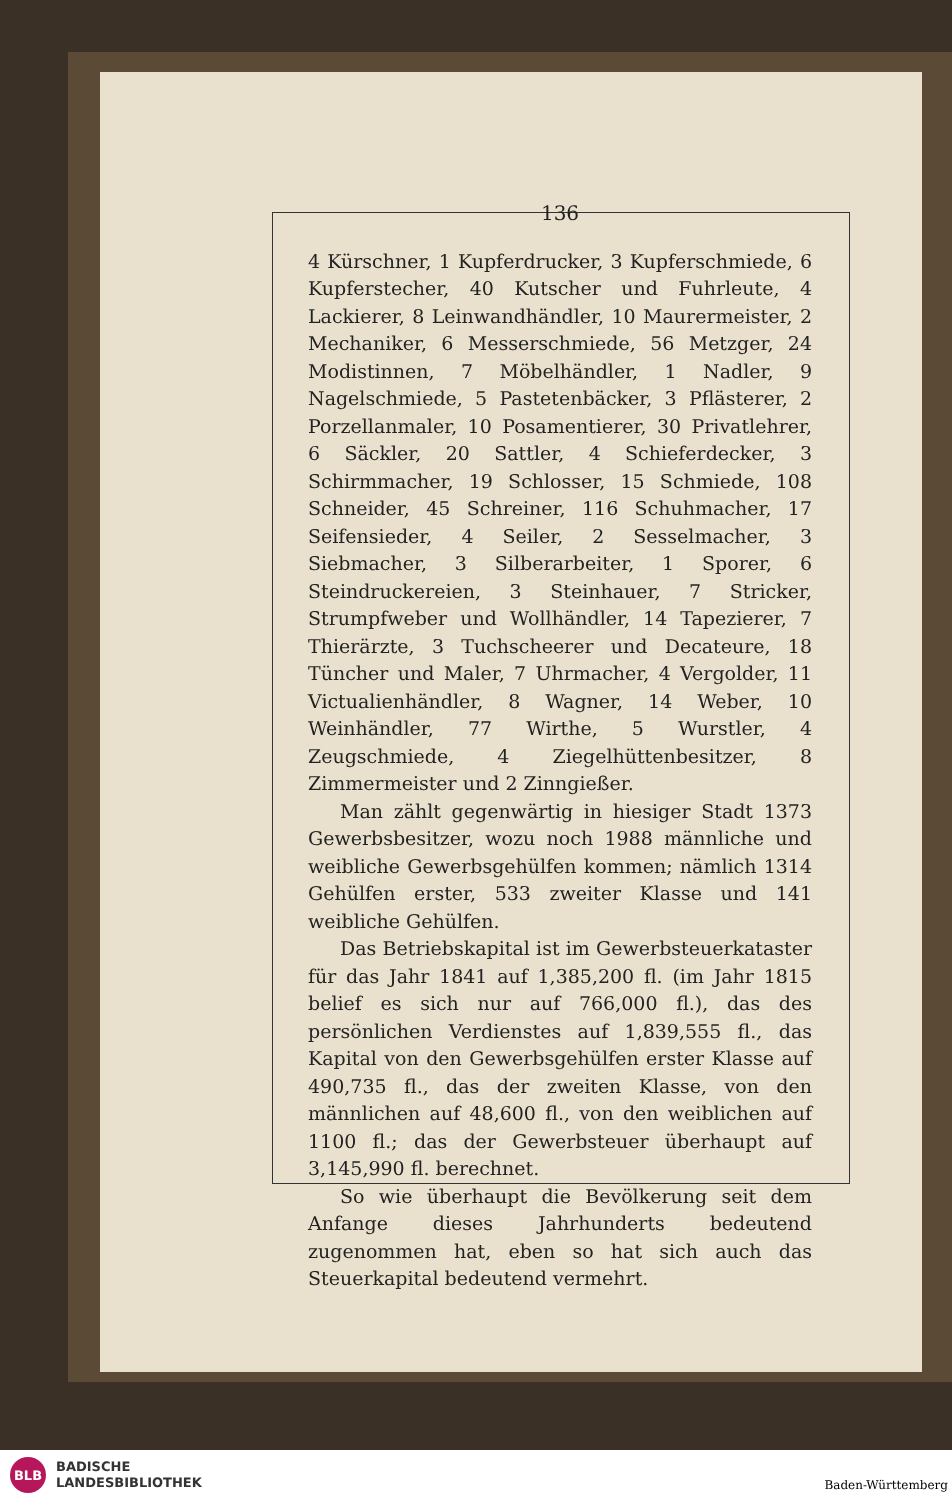136
4 Kürschner, 1 Kupferdrucker, 3 Kupferschmiede, 6 Kupferstecher, 40 Kutscher und Fuhrleute, 4 Lackierer, 8 Leinwandhändler, 10 Maurermeister, 2 Mechaniker, 6 Messerschmiede, 56 Metzger, 24 Modistinnen, 7 Möbelhändler, 1 Nadler, 9 Nagelschmiede, 5 Pastetenbäcker, 3 Pflästerer, 2 Porzellanmaler, 10 Posamentierer, 30 Privatlehrer, 6 Säckler, 20 Sattler, 4 Schieferdecker, 3 Schirmmacher, 19 Schlosser, 15 Schmiede, 108 Schneider, 45 Schreiner, 116 Schuhmacher, 17 Seifensieder, 4 Seiler, 2 Sesselmacher, 3 Siebmacher, 3 Silberarbeiter, 1 Sporer, 6 Steindruckereien, 3 Steinhauer, 7 Stricker, Strumpfweber und Wollhändler, 14 Tapezierer, 7 Thierärzte, 3 Tuchscheerer und Decateure, 18 Tüncher und Maler, 7 Uhrmacher, 4 Vergolder, 11 Victualienhändler, 8 Wagner, 14 Weber, 10 Weinhändler, 77 Wirthe, 5 Wurstler, 4 Zeugschmiede, 4 Ziegelhüttenbesitzer, 8 Zimmermeister und 2 Zinngießer.
Man zählt gegenwärtig in hiesiger Stadt 1373 Gewerbsbesitzer, wozu noch 1988 männliche und weibliche Gewerbsgehülfen kommen; nämlich 1314 Gehülfen erster, 533 zweiter Klasse und 141 weibliche Gehülfen.
Das Betriebskapital ist im Gewerbsteuerkataster für das Jahr 1841 auf 1,385,200 fl. (im Jahr 1815 belief es sich nur auf 766,000 fl.), das des persönlichen Verdienstes auf 1,839,555 fl., das Kapital von den Gewerbsgehülfen erster Klasse auf 490,735 fl., das der zweiten Klasse, von den männlichen auf 48,600 fl., von den weiblichen auf 1100 fl.; das der Gewerbsteuer überhaupt auf 3,145,990 fl. berechnet.
So wie überhaupt die Bevölkerung seit dem Anfange dieses Jahrhunderts bedeutend zugenommen hat, eben so hat sich auch das Steuerkapital bedeutend vermehrt.
BLB
BADISCHE
LANDESBIBLIOTHEK
Baden-Württemberg